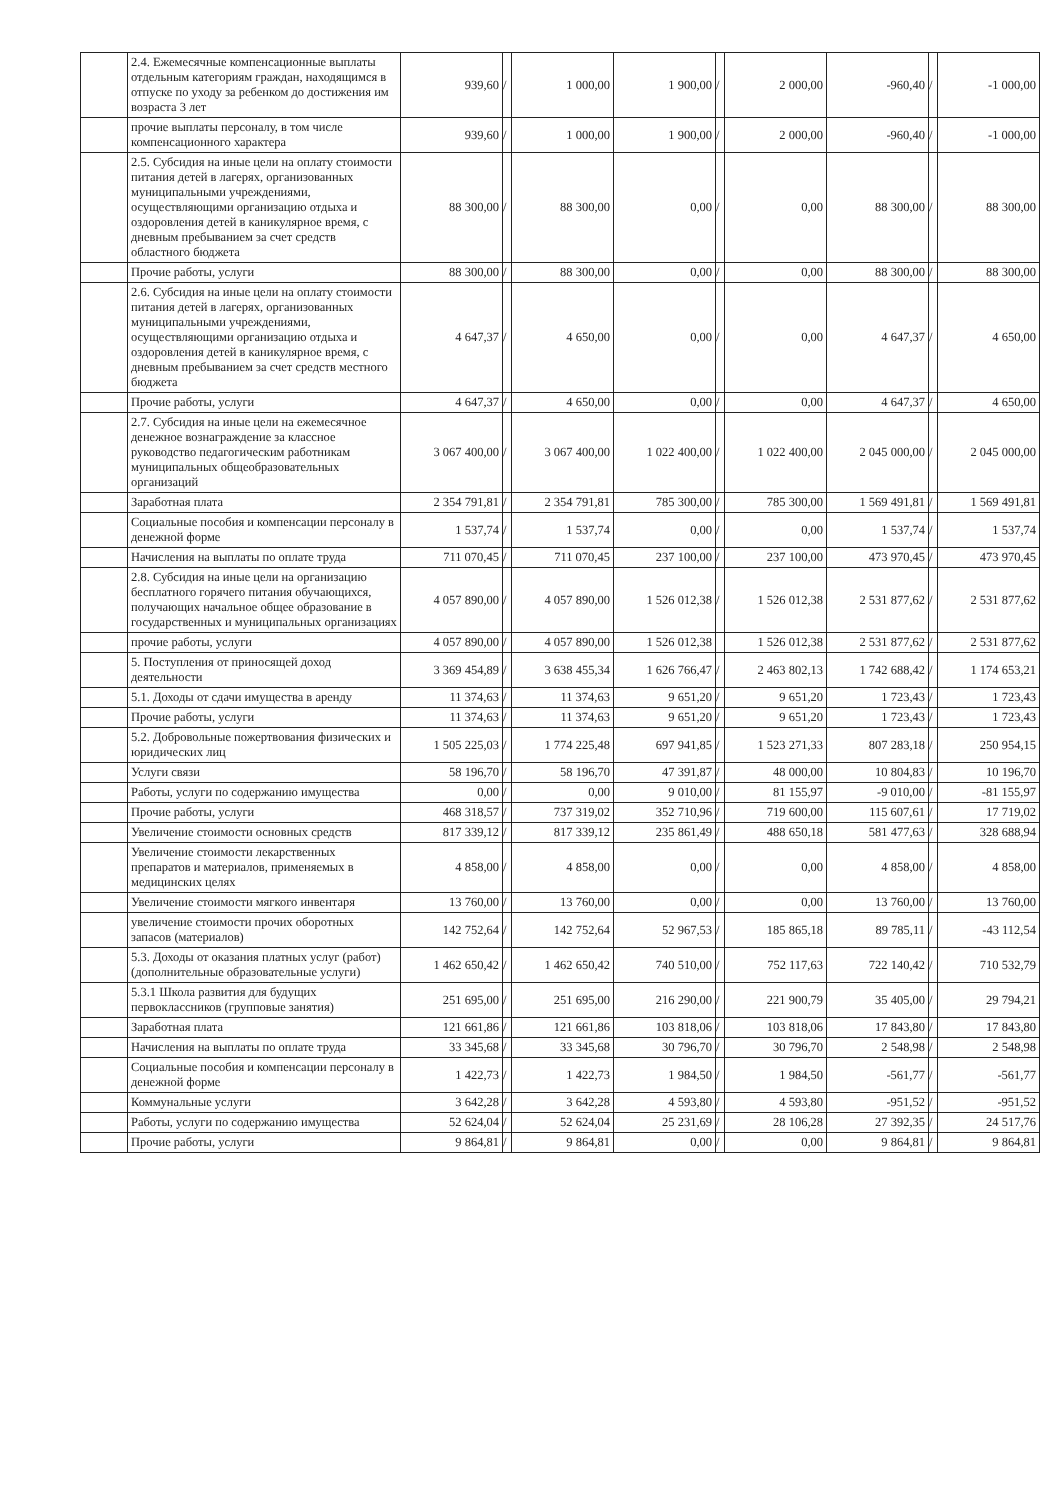| | 2.4. Ежемесячные компенсационные выплаты отдельным категориям граждан, находящимся в отпуске по уходу за ребенком до достижения им возраста 3 лет | 939,60 | / | 1 000,00 | 1 900,00 | / | 2 000,00 | -960,40 | / | -1 000,00 |
| | прочие выплаты персоналу, в том числе компенсационного характера | 939,60 | / | 1 000,00 | 1 900,00 | / | 2 000,00 | -960,40 | / | -1 000,00 |
| | 2.5. Субсидия на иные цели на оплату стоимости питания детей в лагерях, организованных муниципальными учреждениями, осуществляющими организацию отдыха и оздоровления детей в каникулярное время, с дневным пребыванием за счет средств областного бюджета | 88 300,00 | / | 88 300,00 | 0,00 | / | 0,00 | 88 300,00 | / | 88 300,00 |
| | Прочие работы, услуги | 88 300,00 | / | 88 300,00 | 0,00 | / | 0,00 | 88 300,00 | / | 88 300,00 |
| | 2.6. Субсидия на иные цели на оплату стоимости питания детей в лагерях, организованных муниципальными учреждениями, осуществляющими организацию отдыха и оздоровления детей в каникулярное время, с дневным пребыванием за счет средств местного бюджета | 4 647,37 | / | 4 650,00 | 0,00 | / | 0,00 | 4 647,37 | / | 4 650,00 |
| | Прочие работы, услуги | 4 647,37 | / | 4 650,00 | 0,00 | / | 0,00 | 4 647,37 | / | 4 650,00 |
| | 2.7. Субсидия на иные цели на ежемесячное денежное вознаграждение за классное руководство педагогическим работникам муниципальных общеобразовательных организаций | 3 067 400,00 | / | 3 067 400,00 | 1 022 400,00 | / | 1 022 400,00 | 2 045 000,00 | / | 2 045 000,00 |
| | Заработная плата | 2 354 791,81 | / | 2 354 791,81 | 785 300,00 | / | 785 300,00 | 1 569 491,81 | / | 1 569 491,81 |
| | Социальные пособия и компенсации персоналу в денежной форме | 1 537,74 | / | 1 537,74 | 0,00 | / | 0,00 | 1 537,74 | / | 1 537,74 |
| | Начисления на выплаты по оплате труда | 711 070,45 | / | 711 070,45 | 237 100,00 | / | 237 100,00 | 473 970,45 | / | 473 970,45 |
| | 2.8. Субсидия на иные цели на организацию бесплатного горячего питания обучающихся, получающих начальное общее образование в государственных и муниципальных организациях | 4 057 890,00 | / | 4 057 890,00 | 1 526 012,38 | / | 1 526 012,38 | 2 531 877,62 | / | 2 531 877,62 |
| | прочие работы, услуги | 4 057 890,00 | / | 4 057 890,00 | 1 526 012,38 | | 1 526 012,38 | 2 531 877,62 | / | 2 531 877,62 |
| | 5. Поступления от приносящей доход деятельности | 3 369 454,89 | / | 3 638 455,34 | 1 626 766,47 | / | 2 463 802,13 | 1 742 688,42 | / | 1 174 653,21 |
| | 5.1. Доходы от сдачи имущества в аренду | 11 374,63 | / | 11 374,63 | 9 651,20 | / | 9 651,20 | 1 723,43 | / | 1 723,43 |
| | Прочие работы, услуги | 11 374,63 | / | 11 374,63 | 9 651,20 | / | 9 651,20 | 1 723,43 | / | 1 723,43 |
| | 5.2. Добровольные пожертвования физических и юридических лиц | 1 505 225,03 | / | 1 774 225,48 | 697 941,85 | / | 1 523 271,33 | 807 283,18 | / | 250 954,15 |
| | Услуги связи | 58 196,70 | / | 58 196,70 | 47 391,87 | / | 48 000,00 | 10 804,83 | / | 10 196,70 |
| | Работы, услуги по содержанию имущества | 0,00 | / | 0,00 | 9 010,00 | / | 81 155,97 | -9 010,00 | / | -81 155,97 |
| | Прочие работы, услуги | 468 318,57 | / | 737 319,02 | 352 710,96 | / | 719 600,00 | 115 607,61 | / | 17 719,02 |
| | Увеличение стоимости основных средств | 817 339,12 | / | 817 339,12 | 235 861,49 | / | 488 650,18 | 581 477,63 | / | 328 688,94 |
| | Увеличение стоимости лекарственных препаратов и материалов, применяемых в медицинских целях | 4 858,00 | / | 4 858,00 | 0,00 | / | 0,00 | 4 858,00 | / | 4 858,00 |
| | Увеличение стоимости мягкого инвентаря | 13 760,00 | / | 13 760,00 | 0,00 | / | 0,00 | 13 760,00 | / | 13 760,00 |
| | увеличение стоимости прочих оборотных запасов (материалов) | 142 752,64 | / | 142 752,64 | 52 967,53 | / | 185 865,18 | 89 785,11 | / | -43 112,54 |
| | 5.3. Доходы от оказания платных услуг (работ) (дополнительные образовательные услуги) | 1 462 650,42 | / | 1 462 650,42 | 740 510,00 | / | 752 117,63 | 722 140,42 | / | 710 532,79 |
| | 5.3.1 Школа развития для будущих первоклассников (групповые занятия) | 251 695,00 | / | 251 695,00 | 216 290,00 | / | 221 900,79 | 35 405,00 | / | 29 794,21 |
| | Заработная плата | 121 661,86 | / | 121 661,86 | 103 818,06 | / | 103 818,06 | 17 843,80 | / | 17 843,80 |
| | Начисления на выплаты по оплате труда | 33 345,68 | / | 33 345,68 | 30 796,70 | / | 30 796,70 | 2 548,98 | / | 2 548,98 |
| | Социальные пособия и компенсации персоналу в денежной форме | 1 422,73 | / | 1 422,73 | 1 984,50 | / | 1 984,50 | -561,77 | / | -561,77 |
| | Коммунальные услуги | 3 642,28 | / | 3 642,28 | 4 593,80 | / | 4 593,80 | -951,52 | / | -951,52 |
| | Работы, услуги по содержанию имущества | 52 624,04 | / | 52 624,04 | 25 231,69 | / | 28 106,28 | 27 392,35 | / | 24 517,76 |
| | Прочие работы, услуги | 9 864,81 | / | 9 864,81 | 0,00 | / | 0,00 | 9 864,81 | / | 9 864,81 |